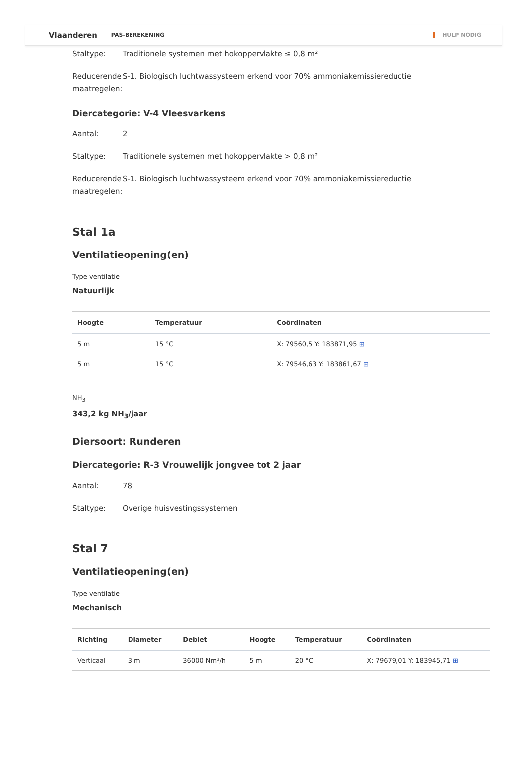Vlaanderen PAS-BEREKENING HULP NODIG
Staltype: Traditionele systemen met hokoppervlakte ≤ 0,8 m²
Reducerende maatregelen:
S-1. Biologisch luchtwassysteem erkend voor 70% ammoniakemissiereductie
Diercategorie: V-4 Vleesvarkens
Aantal: 2
Staltype: Traditionele systemen met hokoppervlakte > 0,8 m²
Reducerende maatregelen:
S-1. Biologisch luchtwassysteem erkend voor 70% ammoniakemissiereductie
Stal 1a
Ventilatieopening(en)
Type ventilatie
Natuurlijk
| Hoogte | Temperatuur | Coördinaten |
| --- | --- | --- |
| 5 m | 15 °C | X: 79560,5 Y: 183871,95 ⊞ |
| 5 m | 15 °C | X: 79546,63 Y: 183861,67 ⊞ |
NH<sub>3</sub>
343,2 kg NH<sub>3</sub>/jaar
Diersoort: Runderen
Diercategorie: R-3 Vrouwelijk jongvee tot 2 jaar
Aantal: 78
Staltype: Overige huisvestingssystemen
Stal 7
Ventilatieopening(en)
Type ventilatie
Mechanisch
| Richting | Diameter | Debiet | Hoogte | Temperatuur | Coördinaten |
| --- | --- | --- | --- | --- | --- |
| Verticaal | 3 m | 36000 Nm³/h | 5 m | 20 °C | X: 79679,01 Y: 183945,71 ⊞ |